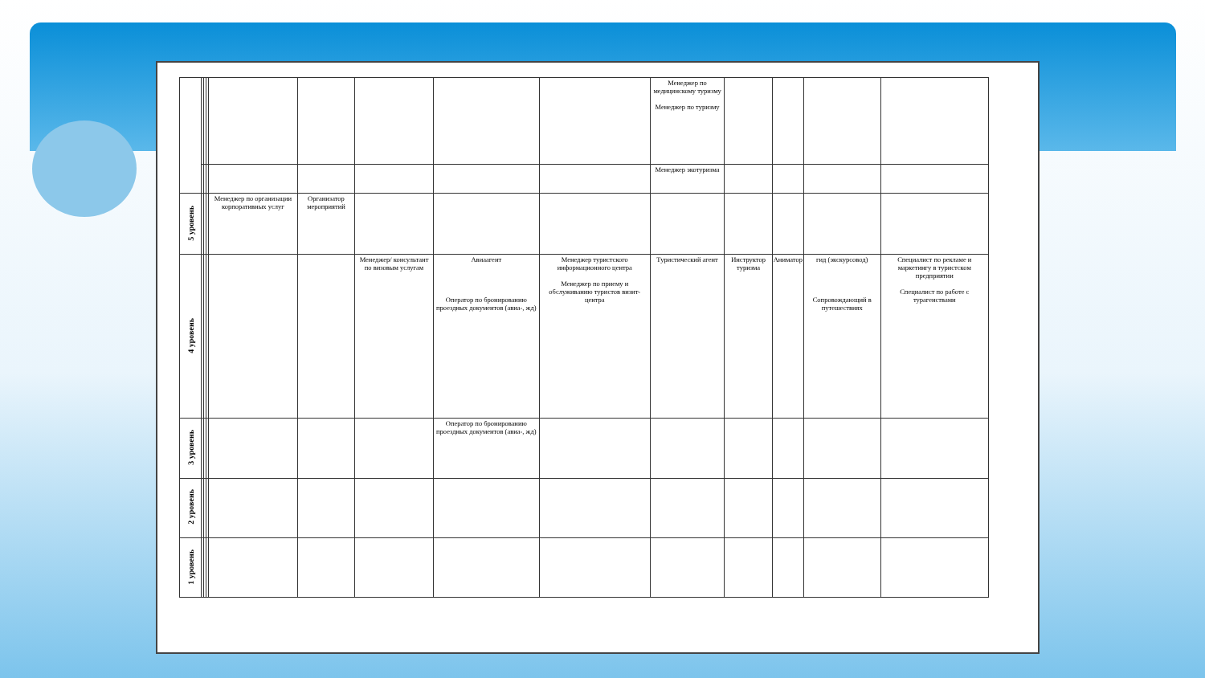| | | | | | | | | | Менеджер по медицинскому туризму Менеджер по туризму | | | | |
| | | | | | | | | | Менеджер экотуризма | | | | |
| 5 уровень | | | | Менеджер по организации корпоративных услуг | Организатор мероприятий | | | | | | | | |
| 4 уровень | | | | | | Менеджер/ консультант по визовым услугам | Авиаагент Оператор по бронированию проездных документов (авиа-, жд) | Менеджер туристского информационного центра Менеджер по приему и обслуживанию туристов визит-центра | Туристический агент | Инструктор туризма | Аниматор | гид (экскурсовод) Сопровождающий в путешествиях | Специалист по рекламе и маркетингу в туристском предприятии Специалист по работе с турагенствами |
| 3 уровень | | | | | | | Оператор по бронированию проездных документов (авиа-, жд) | | | | | | |
| 2 уровень | | | | | | | | | | | | | |
| 1 уровень | | | | | | | | | | | | | |